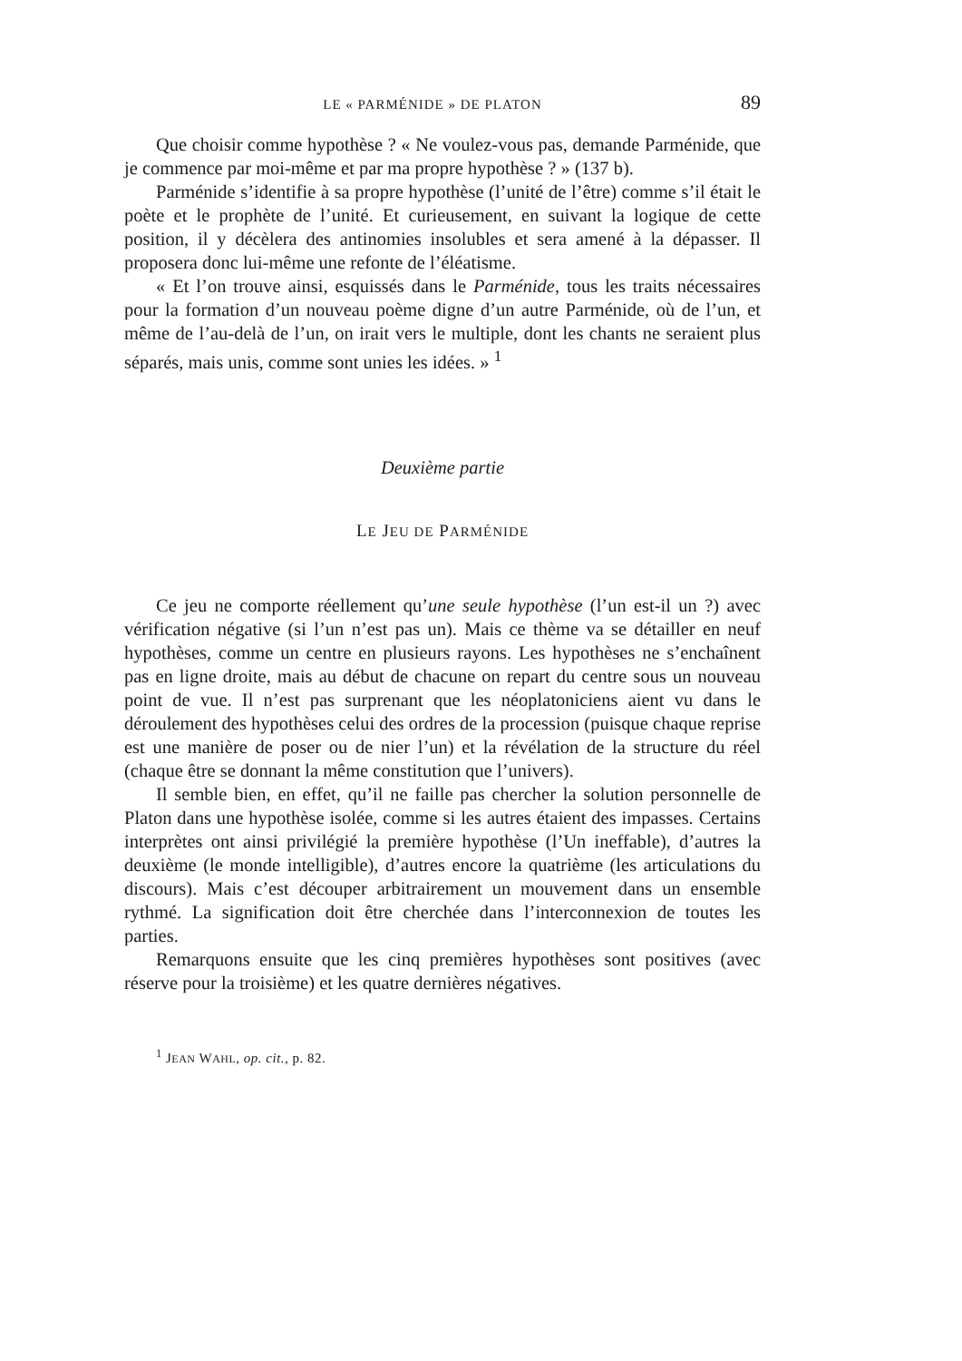LE « PARMÉNIDE » DE PLATON 89
Que choisir comme hypothèse ? « Ne voulez-vous pas, demande Parménide, que je commence par moi-même et par ma propre hypothèse ? » (137 b).
Parménide s’identifie à sa propre hypothèse (l’unité de l’être) comme s’il était le poète et le prophète de l’unité. Et curieusement, en suivant la logique de cette position, il y décèlera des antinomies insolubles et sera amené à la dépasser. Il proposera donc lui-même une refonte de l’éléatisme.
« Et l’on trouve ainsi, esquissés dans le Parménide, tous les traits nécessaires pour la formation d’un nouveau poème digne d’un autre Parménide, où de l’un, et même de l’au-delà de l’un, on irait vers le multiple, dont les chants ne seraient plus séparés, mais unis, comme sont unies les idées. » <sup>1</sup>
Deuxième partie
LE JEU DE PARMÉNIDE
Ce jeu ne comporte réellement qu’une seule hypothèse (l’un est-il un ?) avec vérification négative (si l’un n’est pas un). Mais ce thème va se détailler en neuf hypothèses, comme un centre en plusieurs rayons. Les hypothèses ne s’enchaînent pas en ligne droite, mais au début de chacune on repart du centre sous un nouveau point de vue. Il n’est pas surprenant que les néoplatoniciens aient vu dans le déroulement des hypothèses celui des ordres de la procession (puisque chaque reprise est une manière de poser ou de nier l’un) et la révélation de la structure du réel (chaque être se donnant la même constitution que l’univers).
Il semble bien, en effet, qu’il ne faille pas chercher la solution personnelle de Platon dans une hypothèse isolée, comme si les autres étaient des impasses. Certains interprètes ont ainsi privilégié la première hypothèse (l’Un ineffable), d’autres la deuxième (le monde intelligible), d’autres encore la quatrième (les articulations du discours). Mais c’est découper arbitrairement un mouvement dans un ensemble rythmé. La signification doit être cherchée dans l’interconnexion de toutes les parties.
Remarquons ensuite que les cinq premières hypothèses sont positives (avec réserve pour la troisième) et les quatre dernières négatives.
<sup>1</sup> JEAN WAHL, op. cit., p. 82.